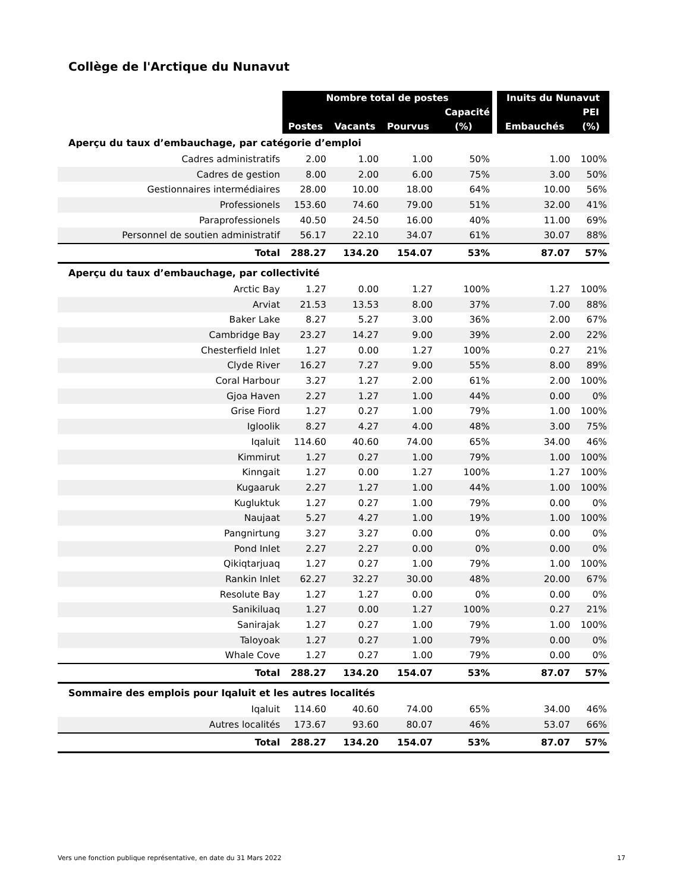Collège de l'Arctique du Nunavut
| | Nombre total de postes | | | | | Inuits du Nunavut | |
| --- | --- | --- | --- | --- | --- | --- | --- |
| | | | | Capacité | | | PEI |
| | Postes | Vacants | Pourvus | (%) | | Embauchés | (%) |
| Aperçu du taux d’embauchage, par catégorie d’emploi | | | | | | | |
| Cadres administratifs | 2.00 | 1.00 | 1.00 | 50% | | 1.00 | 100% |
| Cadres de gestion | 8.00 | 2.00 | 6.00 | 75% | | 3.00 | 50% |
| Gestionnaires intermédiaires | 28.00 | 10.00 | 18.00 | 64% | | 10.00 | 56% |
| Professionels | 153.60 | 74.60 | 79.00 | 51% | | 32.00 | 41% |
| Paraprofessionels | 40.50 | 24.50 | 16.00 | 40% | | 11.00 | 69% |
| Personnel de soutien administratif | 56.17 | 22.10 | 34.07 | 61% | | 30.07 | 88% |
| Total | 288.27 | 134.20 | 154.07 | 53% | | 87.07 | 57% |
| Aperçu du taux d’embauchage, par collectivité | | | | | | | |
| Arctic Bay | 1.27 | 0.00 | 1.27 | 100% | | 1.27 | 100% |
| Arviat | 21.53 | 13.53 | 8.00 | 37% | | 7.00 | 88% |
| Baker Lake | 8.27 | 5.27 | 3.00 | 36% | | 2.00 | 67% |
| Cambridge Bay | 23.27 | 14.27 | 9.00 | 39% | | 2.00 | 22% |
| Chesterfield Inlet | 1.27 | 0.00 | 1.27 | 100% | | 0.27 | 21% |
| Clyde River | 16.27 | 7.27 | 9.00 | 55% | | 8.00 | 89% |
| Coral Harbour | 3.27 | 1.27 | 2.00 | 61% | | 2.00 | 100% |
| Gjoa Haven | 2.27 | 1.27 | 1.00 | 44% | | 0.00 | 0% |
| Grise Fiord | 1.27 | 0.27 | 1.00 | 79% | | 1.00 | 100% |
| Igloolik | 8.27 | 4.27 | 4.00 | 48% | | 3.00 | 75% |
| Iqaluit | 114.60 | 40.60 | 74.00 | 65% | | 34.00 | 46% |
| Kimmirut | 1.27 | 0.27 | 1.00 | 79% | | 1.00 | 100% |
| Kinngait | 1.27 | 0.00 | 1.27 | 100% | | 1.27 | 100% |
| Kugaaruk | 2.27 | 1.27 | 1.00 | 44% | | 1.00 | 100% |
| Kugluktuk | 1.27 | 0.27 | 1.00 | 79% | | 0.00 | 0% |
| Naujaat | 5.27 | 4.27 | 1.00 | 19% | | 1.00 | 100% |
| Pangnirtung | 3.27 | 3.27 | 0.00 | 0% | | 0.00 | 0% |
| Pond Inlet | 2.27 | 2.27 | 0.00 | 0% | | 0.00 | 0% |
| Qikiqtarjuaq | 1.27 | 0.27 | 1.00 | 79% | | 1.00 | 100% |
| Rankin Inlet | 62.27 | 32.27 | 30.00 | 48% | | 20.00 | 67% |
| Resolute Bay | 1.27 | 1.27 | 0.00 | 0% | | 0.00 | 0% |
| Sanikiluaq | 1.27 | 0.00 | 1.27 | 100% | | 0.27 | 21% |
| Sanirajak | 1.27 | 0.27 | 1.00 | 79% | | 1.00 | 100% |
| Taloyoak | 1.27 | 0.27 | 1.00 | 79% | | 0.00 | 0% |
| Whale Cove | 1.27 | 0.27 | 1.00 | 79% | | 0.00 | 0% |
| Total | 288.27 | 134.20 | 154.07 | 53% | | 87.07 | 57% |
| Sommaire des emplois pour Iqaluit et les autres localités | | | | | | | |
| Iqaluit | 114.60 | 40.60 | 74.00 | 65% | | 34.00 | 46% |
| Autres localités | 173.67 | 93.60 | 80.07 | 46% | | 53.07 | 66% |
| Total | 288.27 | 134.20 | 154.07 | 53% | | 87.07 | 57% |
Vers une fonction publique représentative, en date du 31 Mars 2022 17